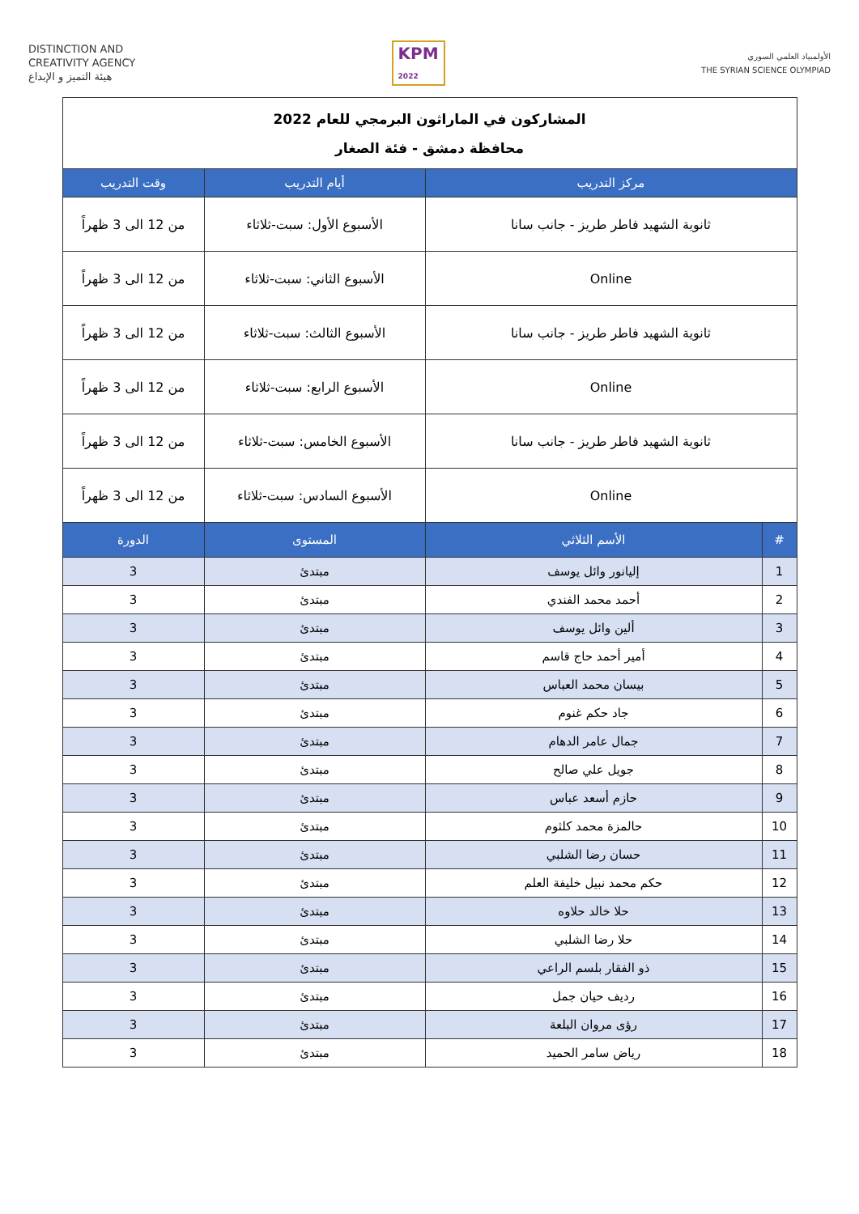DISTINCTION AND
CREATIVITY AGENCY
هيئة التميز و الإبداع
KPM
2022
الأولمبياد العلمي السوري
THE SYRIAN SCIENCE OLYMPIAD
| المشاركون في الماراثون البرمجي للعام 2022 محافظة دمشق - فئة الصغار | | | |
| مركز التدريب | | أيام التدريب | وقت التدريب |
| ثانوية الشهيد فاطر طريز - جانب سانا | | الأسبوع الأول: سبت-ثلاثاء | من 12 الى 3 ظهراً |
| Online | | الأسبوع الثاني: سبت-ثلاثاء | من 12 الى 3 ظهراً |
| ثانوية الشهيد فاطر طريز - جانب سانا | | الأسبوع الثالث: سبت-ثلاثاء | من 12 الى 3 ظهراً |
| Online | | الأسبوع الرابع: سبت-ثلاثاء | من 12 الى 3 ظهراً |
| ثانوية الشهيد فاطر طريز - جانب سانا | | الأسبوع الخامس: سبت-ثلاثاء | من 12 الى 3 ظهراً |
| Online | | الأسبوع السادس: سبت-ثلاثاء | من 12 الى 3 ظهراً |
| # | الأسم الثلاثي | المستوى | الدورة |
| 1 | إليانور وائل يوسف | مبتدئ | 3 |
| 2 | أحمد محمد الفندي | مبتدئ | 3 |
| 3 | ألين وائل يوسف | مبتدئ | 3 |
| 4 | أمير أحمد حاج قاسم | مبتدئ | 3 |
| 5 | بيسان محمد العباس | مبتدئ | 3 |
| 6 | جاد حكم غنوم | مبتدئ | 3 |
| 7 | جمال عامر الدهام | مبتدئ | 3 |
| 8 | جويل علي صالح | مبتدئ | 3 |
| 9 | حازم أسعد عباس | مبتدئ | 3 |
| 10 | حالمزة محمد كلثوم | مبتدئ | 3 |
| 11 | حسان رضا الشلبي | مبتدئ | 3 |
| 12 | حكم محمد نبيل خليفة العلم | مبتدئ | 3 |
| 13 | حلا خالد حلاوه | مبتدئ | 3 |
| 14 | حلا رضا الشلبي | مبتدئ | 3 |
| 15 | ذو الفقار بلسم الراعي | مبتدئ | 3 |
| 16 | رديف حيان جمل | مبتدئ | 3 |
| 17 | رؤى مروان البلعة | مبتدئ | 3 |
| 18 | رياض سامر الحميد | مبتدئ | 3 |